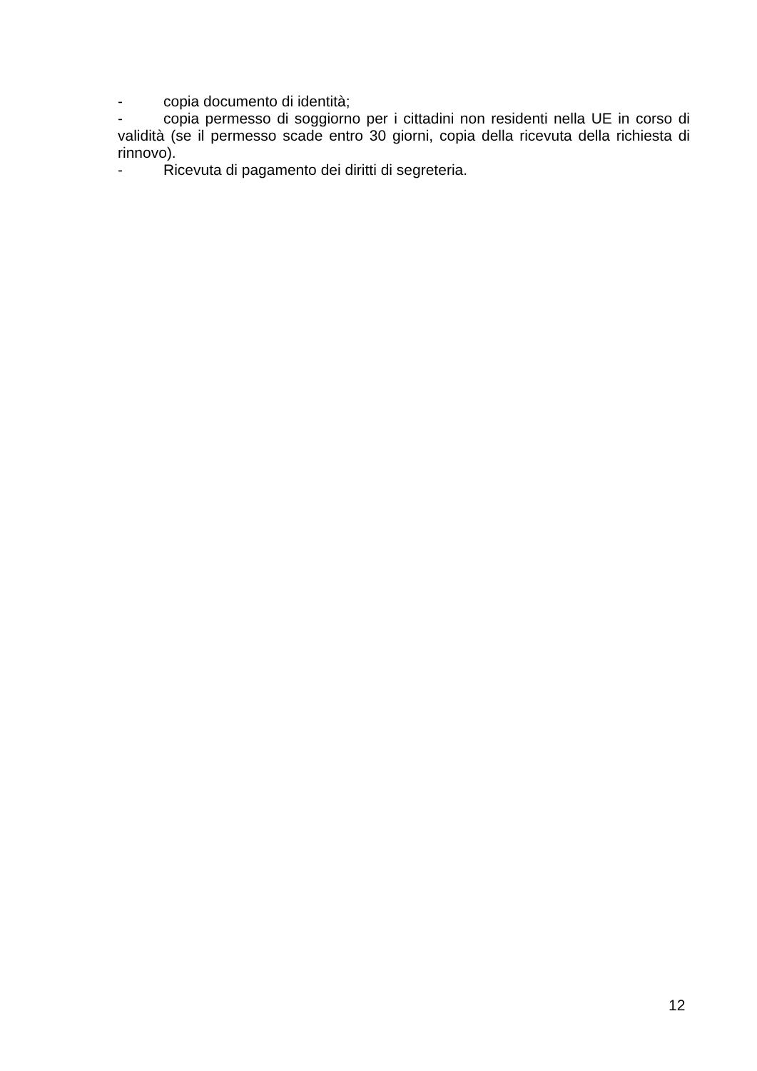- copia documento di identità;
- copia permesso di soggiorno per i cittadini non residenti nella UE in corso di validità (se il permesso scade entro 30 giorni, copia della ricevuta della richiesta di rinnovo).
- Ricevuta di pagamento dei diritti di segreteria.
12